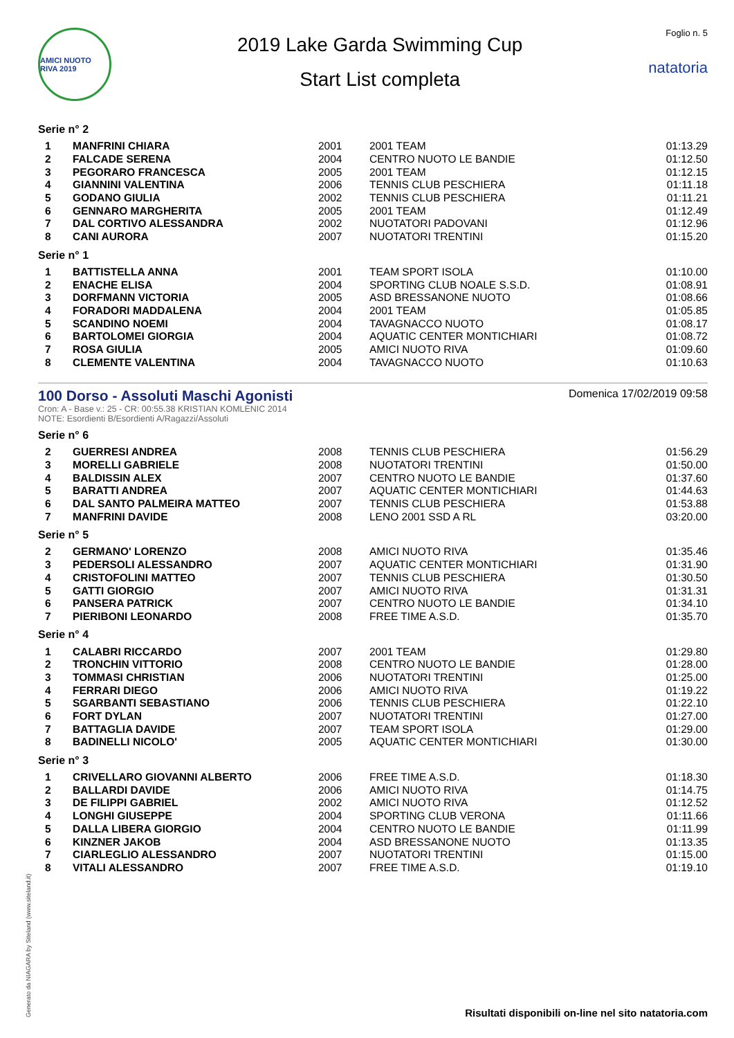AMICI NUOTO RIVA 2019
2019 Lake Garda Swimming Cup
Start List completa
Foglio n. 5
natatoria
Serie n° 2
| 1 | MANFRINI CHIARA | 2001 | 2001 TEAM | 01:13.29 |
| 2 | FALCADE SERENA | 2004 | CENTRO NUOTO LE BANDIE | 01:12.50 |
| 3 | PEGORARO FRANCESCA | 2005 | 2001 TEAM | 01:12.15 |
| 4 | GIANNINI VALENTINA | 2006 | TENNIS CLUB PESCHIERA | 01:11.18 |
| 5 | GODANO GIULIA | 2002 | TENNIS CLUB PESCHIERA | 01:11.21 |
| 6 | GENNARO MARGHERITA | 2005 | 2001 TEAM | 01:12.49 |
| 7 | DAL CORTIVO ALESSANDRA | 2002 | NUOTATORI PADOVANI | 01:12.96 |
| 8 | CANI AURORA | 2007 | NUOTATORI TRENTINI | 01:15.20 |
Serie n° 1
| 1 | BATTISTELLA ANNA | 2001 | TEAM SPORT ISOLA | 01:10.00 |
| 2 | ENACHE ELISA | 2004 | SPORTING CLUB NOALE S.S.D. | 01:08.91 |
| 3 | DORFMANN VICTORIA | 2005 | ASD BRESSANONE NUOTO | 01:08.66 |
| 4 | FORADORI MADDALENA | 2004 | 2001 TEAM | 01:05.85 |
| 5 | SCANDINO NOEMI | 2004 | TAVAGNACCO NUOTO | 01:08.17 |
| 6 | BARTOLOMEI GIORGIA | 2004 | AQUATIC CENTER MONTICHIARI | 01:08.72 |
| 7 | ROSA GIULIA | 2005 | AMICI NUOTO RIVA | 01:09.60 |
| 8 | CLEMENTE VALENTINA | 2004 | TAVAGNACCO NUOTO | 01:10.63 |
100 Dorso - Assoluti Maschi Agonisti
Domenica 17/02/2019 09:58
Cron: A - Base v.: 25 - CR: 00:55.38 KRISTIAN KOMLENIC 2014
NOTE: Esordienti B/Esordienti A/Ragazzi/Assoluti
Serie n° 6
| 2 | GUERRESI ANDREA | 2008 | TENNIS CLUB PESCHIERA | 01:56.29 |
| 3 | MORELLI GABRIELE | 2008 | NUOTATORI TRENTINI | 01:50.00 |
| 4 | BALDISSIN ALEX | 2007 | CENTRO NUOTO LE BANDIE | 01:37.60 |
| 5 | BARATTI ANDREA | 2007 | AQUATIC CENTER MONTICHIARI | 01:44.63 |
| 6 | DAL SANTO PALMEIRA MATTEO | 2007 | TENNIS CLUB PESCHIERA | 01:53.88 |
| 7 | MANFRINI DAVIDE | 2008 | LENO 2001 SSD A RL | 03:20.00 |
Serie n° 5
| 2 | GERMANO' LORENZO | 2008 | AMICI NUOTO RIVA | 01:35.46 |
| 3 | PEDERSOLI ALESSANDRO | 2007 | AQUATIC CENTER MONTICHIARI | 01:31.90 |
| 4 | CRISTOFOLINI MATTEO | 2007 | TENNIS CLUB PESCHIERA | 01:30.50 |
| 5 | GATTI GIORGIO | 2007 | AMICI NUOTO RIVA | 01:31.31 |
| 6 | PANSERA PATRICK | 2007 | CENTRO NUOTO LE BANDIE | 01:34.10 |
| 7 | PIERIBONI LEONARDO | 2008 | FREE TIME A.S.D. | 01:35.70 |
Serie n° 4
| 1 | CALABRI RICCARDO | 2007 | 2001 TEAM | 01:29.80 |
| 2 | TRONCHIN VITTORIO | 2008 | CENTRO NUOTO LE BANDIE | 01:28.00 |
| 3 | TOMMASI CHRISTIAN | 2006 | NUOTATORI TRENTINI | 01:25.00 |
| 4 | FERRARI DIEGO | 2006 | AMICI NUOTO RIVA | 01:19.22 |
| 5 | SGARBANTI SEBASTIANO | 2006 | TENNIS CLUB PESCHIERA | 01:22.10 |
| 6 | FORT DYLAN | 2007 | NUOTATORI TRENTINI | 01:27.00 |
| 7 | BATTAGLIA DAVIDE | 2007 | TEAM SPORT ISOLA | 01:29.00 |
| 8 | BADINELLI NICOLO' | 2005 | AQUATIC CENTER MONTICHIARI | 01:30.00 |
Serie n° 3
| 1 | CRIVELLARO GIOVANNI ALBERTO | 2006 | FREE TIME A.S.D. | 01:18.30 |
| 2 | BALLARDI DAVIDE | 2006 | AMICI NUOTO RIVA | 01:14.75 |
| 3 | DE FILIPPI GABRIEL | 2002 | AMICI NUOTO RIVA | 01:12.52 |
| 4 | LONGHI GIUSEPPE | 2004 | SPORTING CLUB VERONA | 01:11.66 |
| 5 | DALLA LIBERA GIORGIO | 2004 | CENTRO NUOTO LE BANDIE | 01:11.99 |
| 6 | KINZNER JAKOB | 2004 | ASD BRESSANONE NUOTO | 01:13.35 |
| 7 | CIARLEGLIO ALESSANDRO | 2007 | NUOTATORI TRENTINI | 01:15.00 |
| 8 | VITALI ALESSANDRO | 2007 | FREE TIME A.S.D. | 01:19.10 |
Generato da NIAGARA by Siteland (www.siteland.it)
Risultati disponibili on-line nel sito natatoria.com